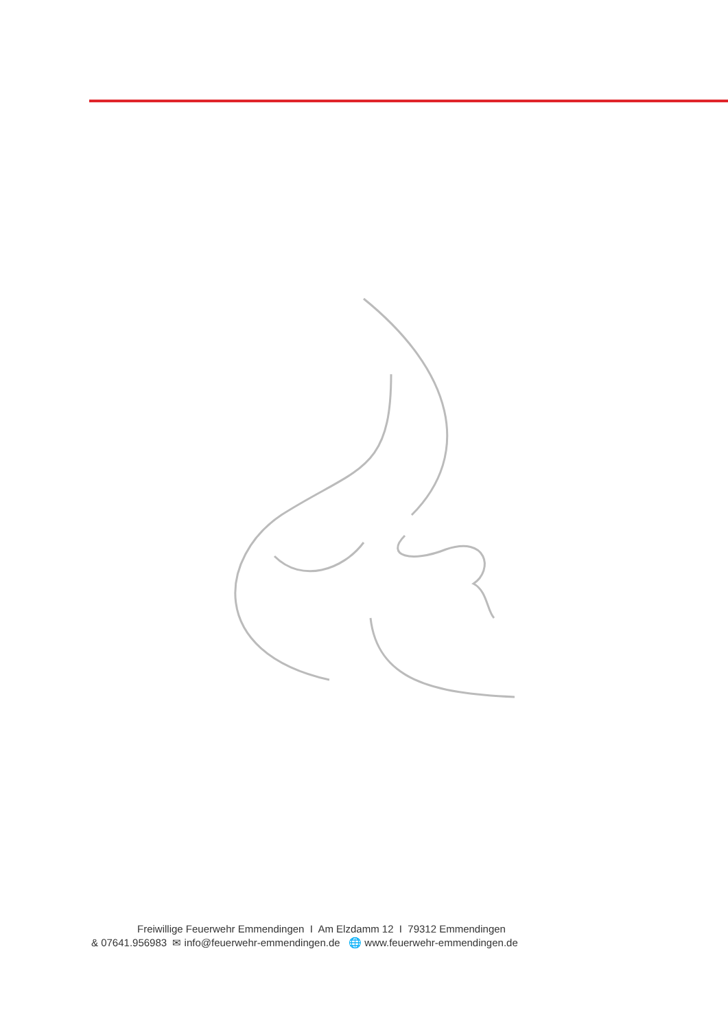Freiwillige Feuerwehr Emmendingen I Am Elzdamm 12 I 79312 Emmendingen
& 07641.956983 ✉ info@feuerwehr-emmendingen.de 🌐 www.feuerwehr-emmendingen.de